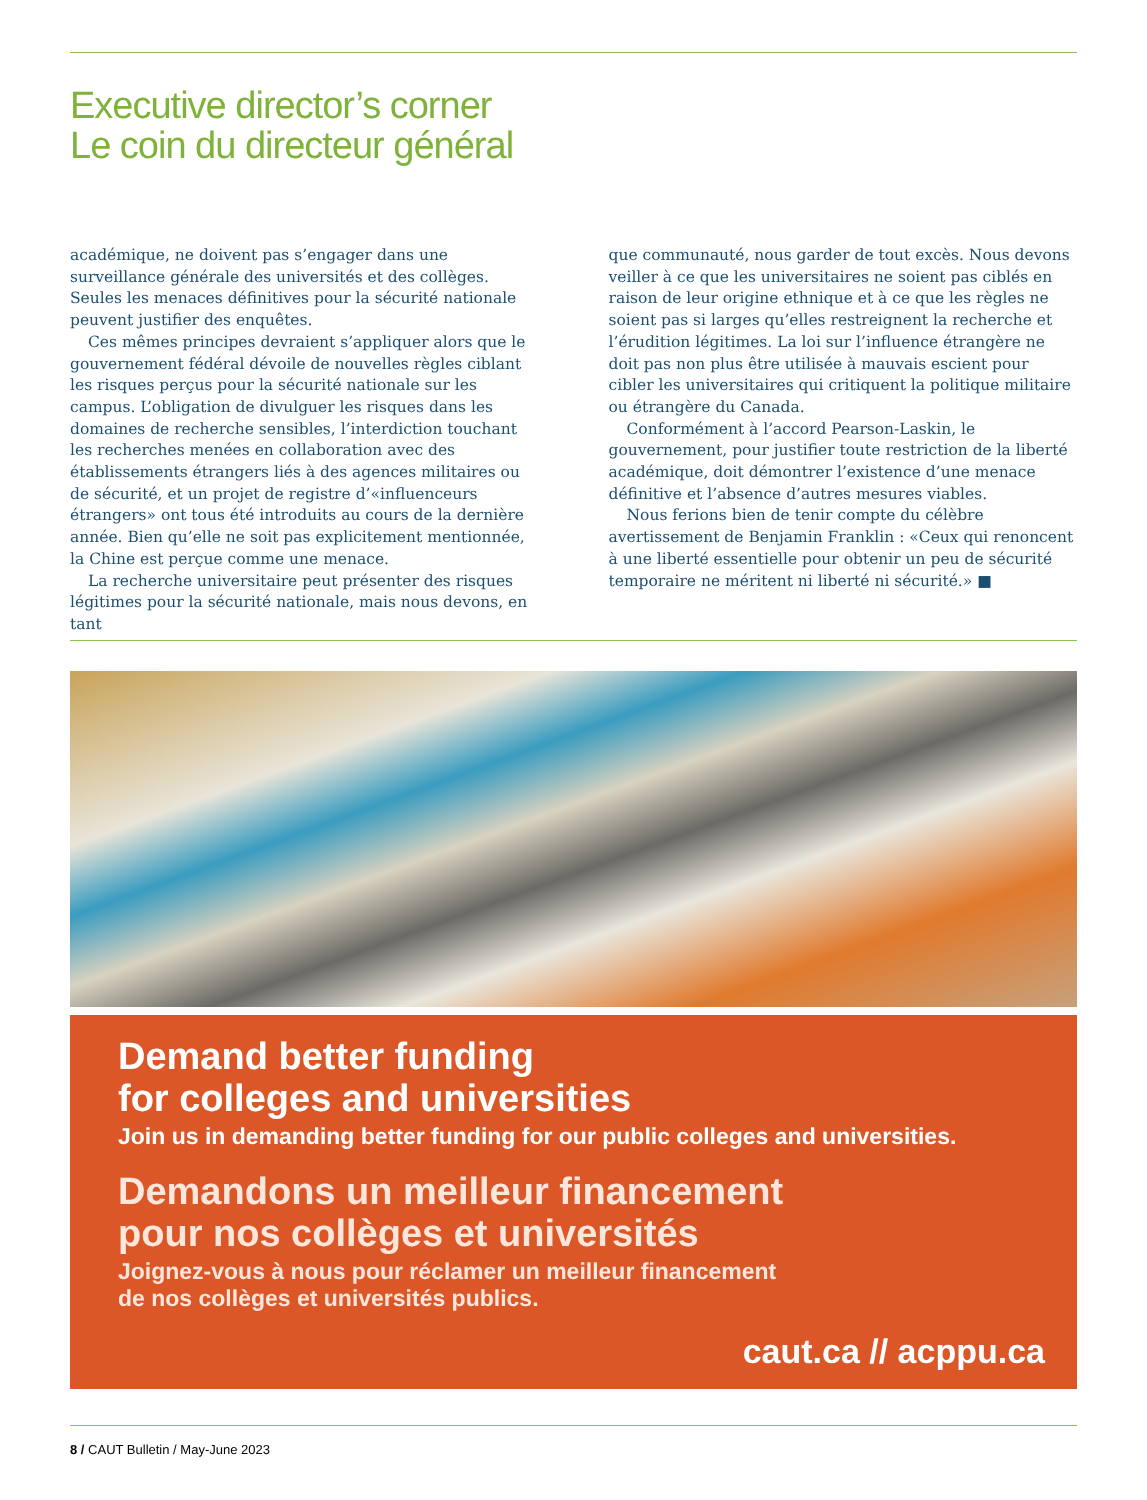Executive director’s corner
Le coin du directeur général
académique, ne doivent pas s’engager dans une surveillance générale des universités et des collèges. Seules les menaces définitives pour la sécurité nationale peuvent justifier des enquêtes.
Ces mêmes principes devraient s’appliquer alors que le gouvernement fédéral dévoile de nouvelles règles ciblant les risques perçus pour la sécurité nationale sur les campus. L’obligation de divulguer les risques dans les domaines de recherche sensibles, l’interdiction touchant les recherches menées en collaboration avec des établissements étrangers liés à des agences militaires ou de sécurité, et un projet de registre d’«influenceurs étrangers» ont tous été introduits au cours de la dernière année. Bien qu’elle ne soit pas explicitement mentionnée, la Chine est perçue comme une menace.
La recherche universitaire peut présenter des risques légitimes pour la sécurité nationale, mais nous devons, en tant
que communauté, nous garder de tout excès. Nous devons veiller à ce que les universitaires ne soient pas ciblés en raison de leur origine ethnique et à ce que les règles ne soient pas si larges qu’elles restreignent la recherche et l’érudition légitimes. La loi sur l’influence étrangère ne doit pas non plus être utilisée à mauvais escient pour cibler les universitaires qui critiquent la politique militaire ou étrangère du Canada.
Conformément à l’accord Pearson-Laskin, le gouvernement, pour justifier toute restriction de la liberté académique, doit démontrer l’existence d’une menace définitive et l’absence d’autres mesures viables.
Nous ferions bien de tenir compte du célèbre avertissement de Benjamin Franklin : «Ceux qui renoncent à une liberté essentielle pour obtenir un peu de sécurité temporaire ne méritent ni liberté ni sécurité.» ■
Demand better funding
for colleges and universities
Join us in demanding better funding for our public colleges and universities.
Demandons un meilleur financement
pour nos collèges et universités
Joignez-vous à nous pour réclamer un meilleur financement
de nos collèges et universités publics.
caut.ca // acppu.ca
8 / CAUT Bulletin / May-June 2023